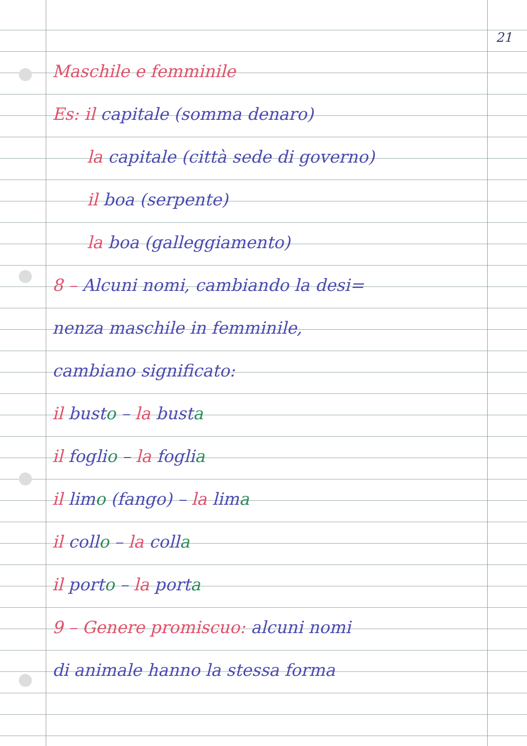21
Maschile e femminile
Es: il capitale (somma denaro)
la capitale (città sede di governo)
il boa (serpente)
la boa (galleggiamento)
8 – Alcuni nomi, cambiando la desi=
nenza maschile in femminile,
cambiano significato:
il busto – la busta
il foglio – la foglia
il limo (fango) – la lima
il collo – la colla
il porto – la porta
9 – Genere promiscuo: alcuni nomi
di animale hanno la stessa forma